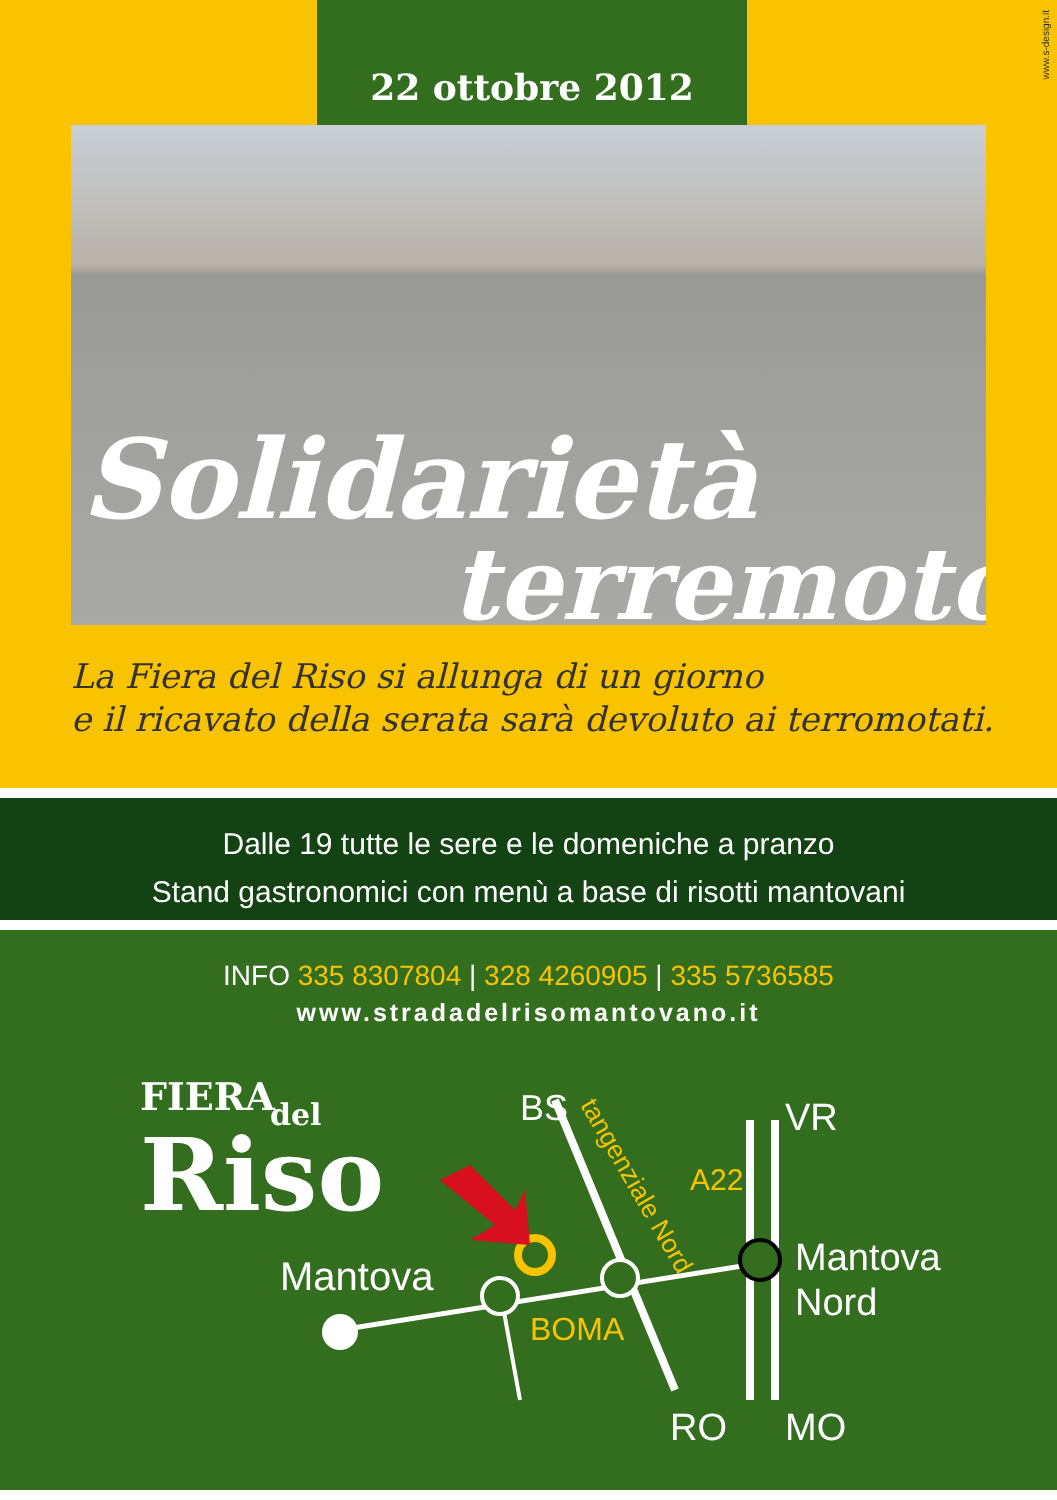22 ottobre 2012
www.s-design.it
Solidarietà
terremoto
La Fiera del Riso si allunga di un giorno
e il ricavato della serata sarà devoluto ai terromotati.
Dalle 19 tutte le sere e le domeniche a pranzo
Stand gastronomici con menù a base di risotti mantovani
INFO 335 8307804 | 328 4260905 | 335 5736585
www.stradadelrisomantovano.it
FIERA
del
Riso
Mantova
BS
VR
A22
Mantova
Nord
BOMA
RO
MO
tangenziale Nord